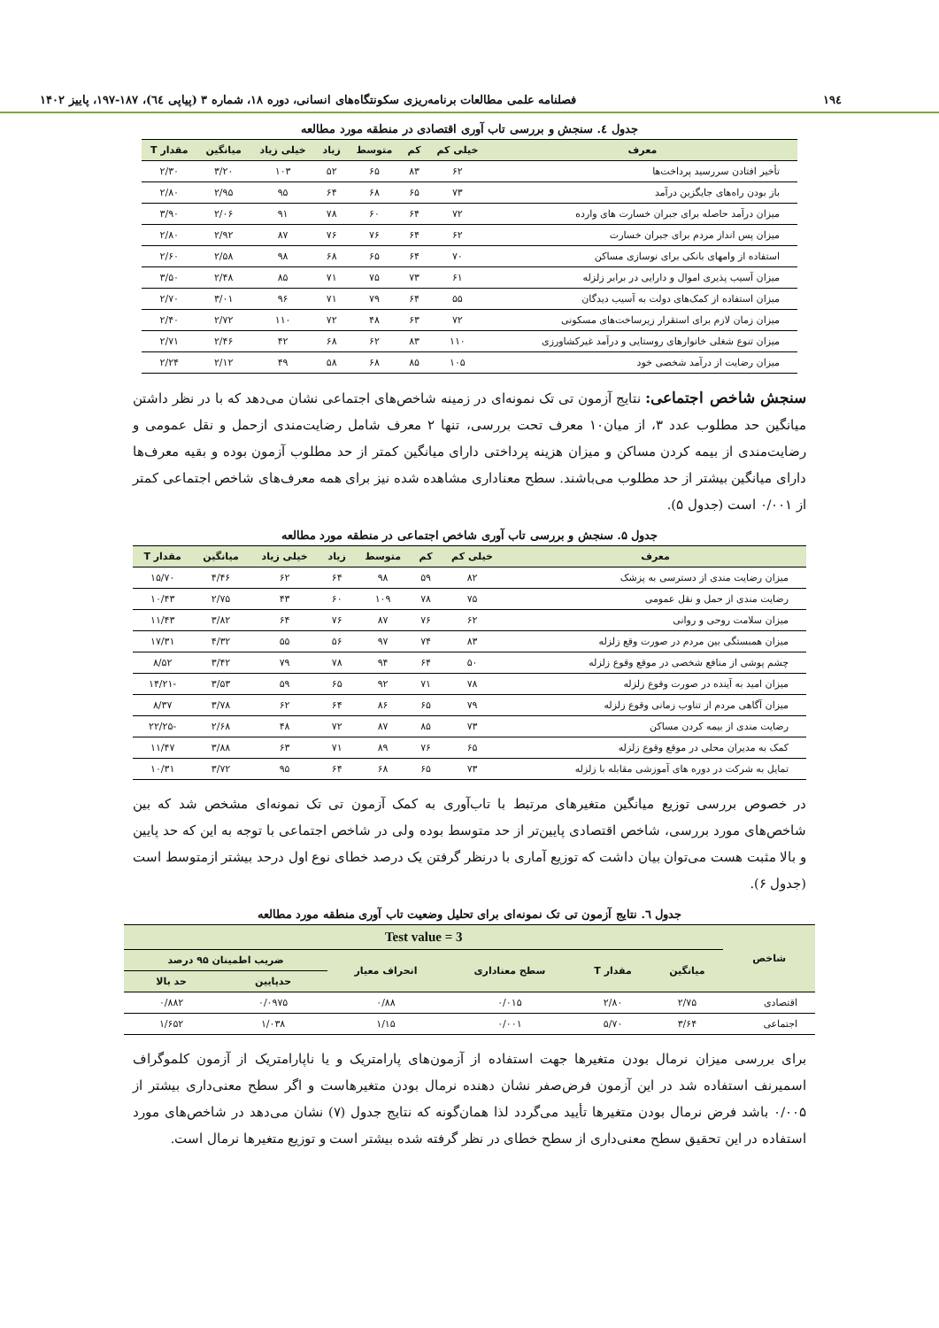۱۹٤ فصلنامه علمی مطالعات برنامه‌ریزی سکونتگاه‌های انسانی، دوره ۱۸، شماره ۳ (پیاپی ٦٤)، ۱۸۷-۱۹۷، پاییز ۱۴۰۲
جدول ٤. سنجش و بررسی تاب آوری اقتصادی در منطقه مورد مطالعه
| معرف | خیلی کم | کم | متوسط | زیاد | خیلی زیاد | میانگین | مقدار T |
| --- | --- | --- | --- | --- | --- | --- | --- |
| تأخیر افتادن سررسید پرداخت‌ها | ۶۲ | ۸۳ | ۶۵ | ۵۲ | ۱۰۳ | ۳/۲۰ | ۲/۳۰ |
| باز بودن راه‌های جایگزین درآمد | ۷۳ | ۶۵ | ۶۸ | ۶۴ | ۹۵ | ۲/۹۵ | ۲/۸۰ |
| میزان درآمد حاصله برای جبران خسارت های وارده | ۷۲ | ۶۴ | ۶۰ | ۷۸ | ۹۱ | ۲/۰۶ | ۳/۹۰ |
| میزان پس انداز مردم برای جبران خسارت | ۶۲ | ۶۴ | ۷۶ | ۷۶ | ۸۷ | ۲/۹۲ | ۲/۸۰ |
| استفاده از وامهای بانکی برای نوسازی مساکن | ۷۰ | ۶۴ | ۶۵ | ۶۸ | ۹۸ | ۲/۵۸ | ۲/۶۰ |
| میزان آسیب پذیری اموال و دارایی در برابر زلزله | ۶۱ | ۷۳ | ۷۵ | ۷۱ | ۸۵ | ۲/۴۸ | ۳/۵۰ |
| میزان استفاده از کمک‌های دولت به آسیب دیدگان | ۵۵ | ۶۴ | ۷۹ | ۷۱ | ۹۶ | ۳/۰۱ | ۲/۷۰ |
| میزان زمان لازم برای استقرار زیرساخت‌های مسکونی | ۷۲ | ۶۳ | ۴۸ | ۷۲ | ۱۱۰ | ۲/۷۲ | ۲/۴۰ |
| میزان تنوع شغلی خانوارهای روستایی و درآمد غیرکشاورزی | ۱۱۰ | ۸۳ | ۶۲ | ۶۸ | ۴۲ | ۲/۴۶ | ۲/۷۱ |
| میزان رضایت از درآمد شخصی خود | ۱۰۵ | ۸۵ | ۶۸ | ۵۸ | ۴۹ | ۲/۱۲ | ۲/۲۴ |
سنجش شاخص اجتماعی: نتایج آزمون تی تک نمونه‌ای در زمینه شاخص‌های اجتماعی نشان می‌دهد که با در نظر داشتن میانگین حد مطلوب عدد ۳، از میان۱۰ معرف تحت بررسی، تنها ۲ معرف شامل رضایت‌مندی ازحمل و نقل عمومی و رضایت‌مندی از بیمه کردن مساکن و میزان هزینه پرداختی دارای میانگین کمتر از حد مطلوب آزمون بوده و بقیه معرف‌ها دارای میانگین بیشتر از حد مطلوب می‌باشند. سطح معناداری مشاهده شده نیز برای همه معرف‌های شاخص اجتماعی کمتر از ۰/۰۰۱ است (جدول ۵).
جدول ۵. سنجش و بررسی تاب آوری شاخص اجتماعی در منطقه مورد مطالعه
| معرف | خیلی کم | کم | متوسط | زیاد | خیلی زیاد | میانگین | مقدار T |
| --- | --- | --- | --- | --- | --- | --- | --- |
| میزان رضایت مندی از دسترسی به پزشک | ۸۲ | ۵۹ | ۹۸ | ۶۴ | ۶۲ | ۴/۴۶ | ۱۵/۷۰ |
| رضایت مندی از حمل و نقل عمومی | ۷۵ | ۷۸ | ۱۰۹ | ۶۰ | ۴۳ | ۲/۷۵ | ۱۰/۴۳ |
| میزان سلامت روحی و روانی | ۶۲ | ۷۶ | ۸۷ | ۷۶ | ۶۴ | ۳/۸۲ | ۱۱/۴۳ |
| میزان همبستگی بین مردم در صورت وقع زلزله | ۸۳ | ۷۴ | ۹۷ | ۵۶ | ۵۵ | ۴/۳۲ | ۱۷/۳۱ |
| چشم پوشی از منافع شخصی در موقع وقوع زلزله | ۵۰ | ۶۴ | ۹۴ | ۷۸ | ۷۹ | ۳/۴۲ | ۸/۵۲ |
| میزان امید به آینده در صورت وقوع زلزله | ۷۸ | ۷۱ | ۹۲ | ۶۵ | ۵۹ | ۳/۵۳ | -۱۴/۲۱ |
| میزان آگاهی مردم از تناوب زمانی وقوع زلزله | ۷۹ | ۶۵ | ۸۶ | ۶۴ | ۶۲ | ۳/۷۸ | ۸/۳۷ |
| رضایت مندی از بیمه کردن مساکن | ۷۳ | ۸۵ | ۸۷ | ۷۲ | ۴۸ | ۲/۶۸ | -۲۲/۲۵ |
| کمک به مدیران محلی در موقع وقوع زلزله | ۶۵ | ۷۶ | ۸۹ | ۷۱ | ۶۳ | ۳/۸۸ | ۱۱/۴۷ |
| تمایل به شرکت در دوره های آموزشی مقابله با زلزله | ۷۳ | ۶۵ | ۶۸ | ۶۴ | ۹۵ | ۳/۷۲ | ۱۰/۳۱ |
در خصوص بررسی توزیع میانگین متغیرهای مرتبط با تاب‌آوری به کمک آزمون تی تک نمونه‌ای مشخص شد که بین شاخص‌های مورد بررسی، شاخص اقتصادی پایین‌تر از حد متوسط بوده ولی در شاخص اجتماعی با توجه به این که حد پایین و بالا مثبت هست می‌توان بیان داشت که توزیع آماری با درنظر گرفتن یک درصد خطای نوع اول درحد بیشتر ازمتوسط است (جدول ۶).
جدول ٦. نتایج آزمون تی تک نمونه‌ای برای تحلیل وضعیت تاب آوری منطقه مورد مطالعه
| شاخص | Test value = 3 | | | | | |
| --- | --- | --- | --- | --- | --- | --- |
| | میانگین | مقدار T | سطح معناداری | انحراف معیار | ضریب اطمینان ۹۵ درصد | |
| | | | | | حدپایین | حد بالا |
| اقتصادی | ۲/۷۵ | ۲/۸۰ | ۰/۰۱۵ | ۰/۸۸ | ۰/۰۹۷۵ | ۰/۸۸۲ |
| اجتماعی | ۳/۶۴ | ۵/۷۰ | ۰/۰۰۱ | ۱/۱۵ | ۱/۰۳۸ | ۱/۶۵۲ |
برای بررسی میزان نرمال بودن متغیرها جهت استفاده از آزمون‌های پارامتریک و یا ناپارامتریک از آزمون کلموگراف اسمیرنف استفاده شد در این آزمون فرض‌صفر نشان دهنده نرمال بودن متغیرهاست و اگر سطح معنی‌داری بیشتر از ۰/۰۰۵ باشد فرض نرمال بودن متغیرها تأیید می‌گردد لذا همان‌گونه که نتایج جدول (۷) نشان می‌دهد در شاخص‌های مورد استفاده در این تحقیق سطح معنی‌داری از سطح خطای در نظر گرفته شده بیشتر است و توزیع متغیرها نرمال است.